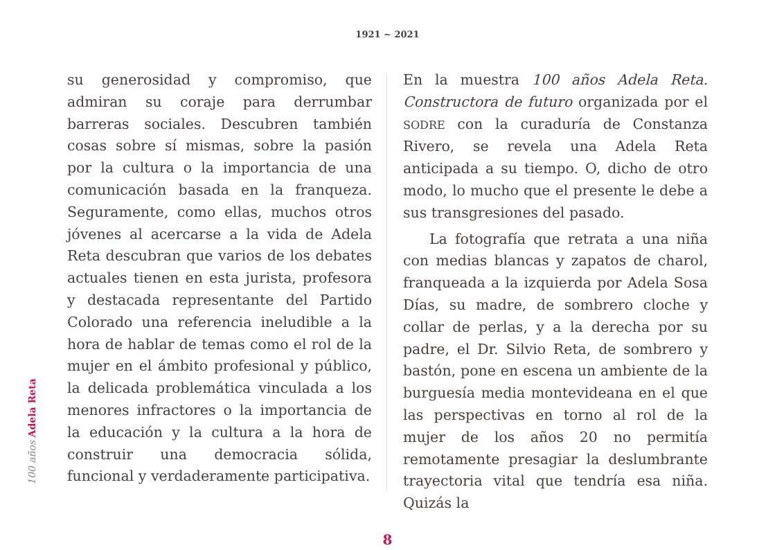1921 ~ 2021
100 años Adela Reta
su generosidad y compromiso, que admiran su coraje para derrumbar barreras sociales. Descubren también cosas sobre sí mismas, sobre la pasión por la cultura o la importancia de una comunicación basada en la franqueza. Seguramente, como ellas, muchos otros jóvenes al acercarse a la vida de Adela Reta descubran que varios de los debates actuales tienen en esta jurista, profesora y destacada representante del Partido Colorado una referencia ineludible a la hora de hablar de temas como el rol de la mujer en el ámbito profesional y público, la delicada problemática vinculada a los menores infractores o la importancia de la educación y la cultura a la hora de construir una democracia sólida, funcional y verdaderamente participativa.
En la muestra 100 años Adela Reta. Constructora de futuro organizada por el SODRE con la curaduría de Constanza Rivero, se revela una Adela Reta anticipada a su tiempo. O, dicho de otro modo, lo mucho que el presente le debe a sus transgresiones del pasado.
La fotografía que retrata a una niña con medias blancas y zapatos de charol, franqueada a la izquierda por Adela Sosa Días, su madre, de sombrero cloche y collar de perlas, y a la derecha por su padre, el Dr. Silvio Reta, de sombrero y bastón, pone en escena un ambiente de la burguesía media montevideana en el que las perspectivas en torno al rol de la mujer de los años 20 no permitía remotamente presagiar la deslumbrante trayectoria vital que tendría esa niña. Quizás la
8